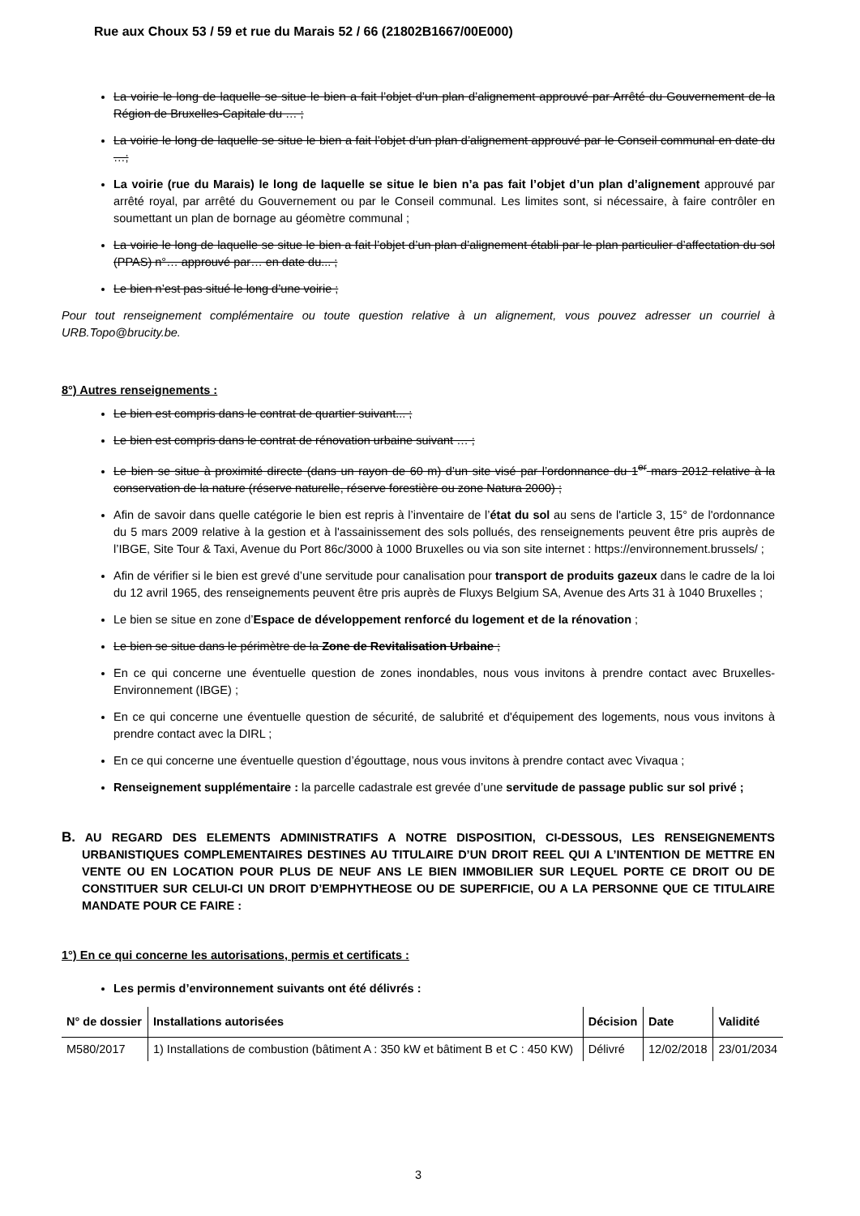Rue aux Choux 53 / 59 et rue du Marais 52 / 66 (21802B1667/00E000)
La voirie le long de laquelle se situe le bien a fait l’objet d’un plan d’alignement approuvé par Arrêté du Gouvernement de la Région de Bruxelles-Capitale du … ;
La voirie le long de laquelle se situe le bien a fait l’objet d’un plan d’alignement approuvé par le Conseil communal en date du …;
La voirie (rue du Marais) le long de laquelle se situe le bien n’a pas fait l’objet d’un plan d’alignement approuvé par arrêté royal, par arrêté du Gouvernement ou par le Conseil communal. Les limites sont, si nécessaire, à faire contrôler en soumettant un plan de bornage au géomètre communal ;
La voirie le long de laquelle se situe le bien a fait l’objet d’un plan d’alignement établi par le plan particulier d’affectation du sol (PPAS) n°… approuvé par… en date du... ;
Le bien n’est pas situé le long d’une voirie ;
Pour tout renseignement complémentaire ou toute question relative à un alignement, vous pouvez adresser un courriel à URB.Topo@brucity.be.
8°) Autres renseignements :
Le bien est compris dans le contrat de quartier suivant... ;
Le bien est compris dans le contrat de rénovation urbaine suivant … ;
Le bien se situe à proximité directe (dans un rayon de 60 m) d’un site visé par l’ordonnance du 1<sup>er</sup> mars 2012 relative à la conservation de la nature (réserve naturelle, réserve forestière ou zone Natura 2000) ;
Afin de savoir dans quelle catégorie le bien est repris à l’inventaire de l’état du sol au sens de l'article 3, 15° de l'ordonnance du 5 mars 2009 relative à la gestion et à l'assainissement des sols pollués, des renseignements peuvent être pris auprès de l’IBGE, Site Tour & Taxi, Avenue du Port 86c/3000 à 1000 Bruxelles ou via son site internet : https://environnement.brussels/ ;
Afin de vérifier si le bien est grevé d’une servitude pour canalisation pour transport de produits gazeux dans le cadre de la loi du 12 avril 1965, des renseignements peuvent être pris auprès de Fluxys Belgium SA, Avenue des Arts 31 à 1040 Bruxelles ;
Le bien se situe en zone d’Espace de développement renforcé du logement et de la rénovation ;
Le bien se situe dans le périmètre de la Zone de Revitalisation Urbaine ;
En ce qui concerne une éventuelle question de zones inondables, nous vous invitons à prendre contact avec Bruxelles-Environnement (IBGE) ;
En ce qui concerne une éventuelle question de sécurité, de salubrité et d'équipement des logements, nous vous invitons à prendre contact avec la DIRL ;
En ce qui concerne une éventuelle question d’égouttage, nous vous invitons à prendre contact avec Vivaqua ;
Renseignement supplémentaire : la parcelle cadastrale est grevée d’une servitude de passage public sur sol privé ;
B. AU REGARD DES ELEMENTS ADMINISTRATIFS A NOTRE DISPOSITION, CI-DESSOUS, LES RENSEIGNEMENTS URBANISTIQUES COMPLEMENTAIRES DESTINES AU TITULAIRE D’UN DROIT REEL QUI A L’INTENTION DE METTRE EN VENTE OU EN LOCATION POUR PLUS DE NEUF ANS LE BIEN IMMOBILIER SUR LEQUEL PORTE CE DROIT OU DE CONSTITUER SUR CELUI-CI UN DROIT D’EMPHYTHEOSE OU DE SUPERFICIE, OU A LA PERSONNE QUE CE TITULAIRE MANDATE POUR CE FAIRE :
1°) En ce qui concerne les autorisations, permis et certificats :
Les permis d’environnement suivants ont été délivrés :
| N° de dossier | Installations autorisées | Décision | Date | Validité |
| --- | --- | --- | --- | --- |
| M580/2017 | 1) Installations de combustion (bâtiment A : 350 kW et bâtiment B et C : 450 KW) | Délivré | 12/02/2018 | 23/01/2034 |
3